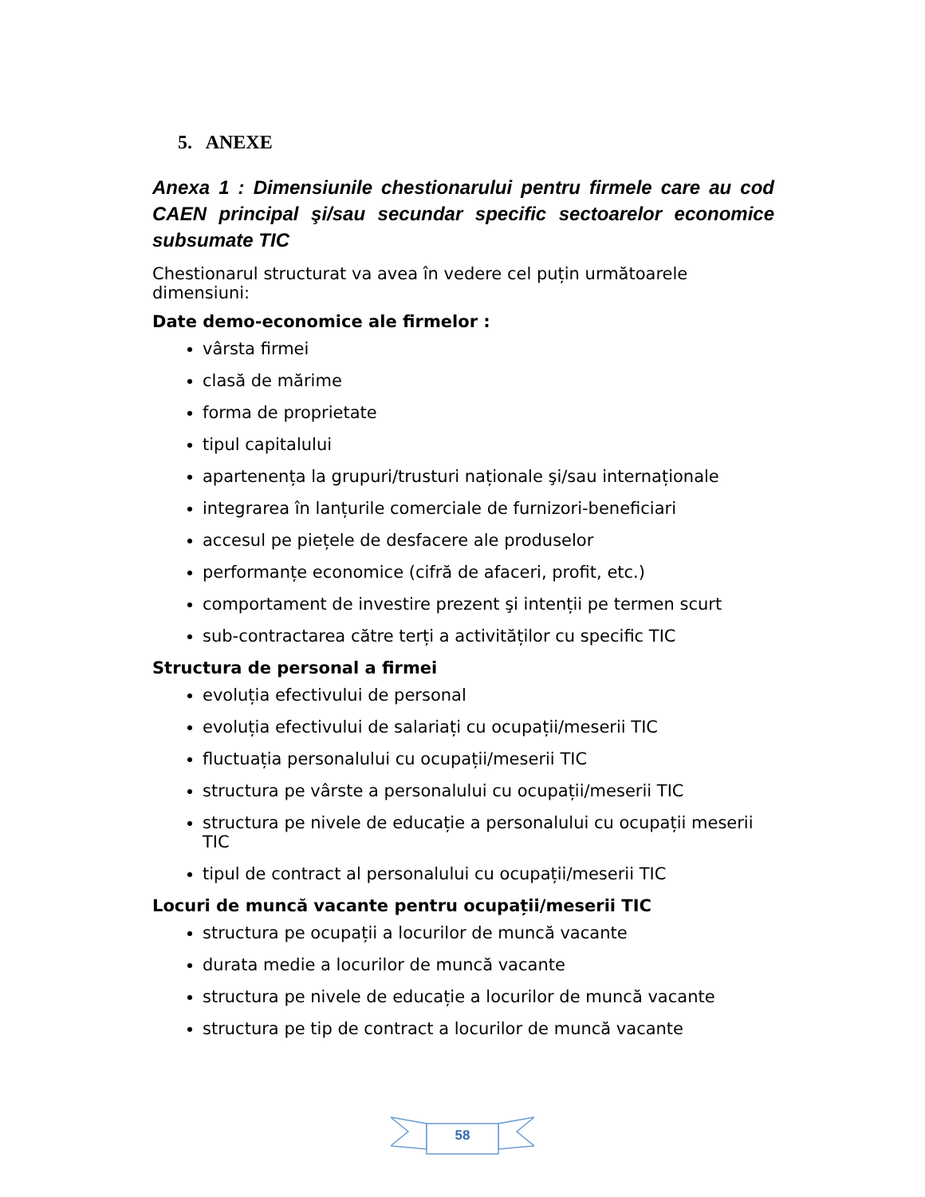5. ANEXE
Anexa 1 : Dimensiunile chestionarului pentru firmele care au cod CAEN principal şi/sau secundar specific sectoarelor economice subsumate TIC
Chestionarul structurat va avea în vedere cel puțin următoarele dimensiuni:
Date demo-economice ale firmelor :
vârsta firmei
clasă de mărime
forma de proprietate
tipul capitalului
apartenența la grupuri/trusturi naționale şi/sau internaționale
integrarea în lanțurile comerciale de furnizori-beneficiari
accesul pe piețele de desfacere ale produselor
performanțe economice (cifră de afaceri, profit, etc.)
comportament de investire prezent şi intenții pe termen scurt
sub-contractarea către terți a activităților cu specific TIC
Structura de personal a firmei
evoluția efectivului de personal
evoluția efectivului de salariați cu ocupații/meserii TIC
fluctuația personalului cu ocupații/meserii TIC
structura pe vârste a personalului cu ocupații/meserii TIC
structura pe nivele de educație a personalului cu ocupații meserii TIC
tipul de contract al personalului cu ocupații/meserii TIC
Locuri de muncă vacante pentru ocupații/meserii TIC
structura pe ocupații a locurilor de muncă vacante
durata medie a locurilor de muncă vacante
structura pe nivele de educație a locurilor de muncă vacante
structura pe tip de contract a locurilor de muncă vacante
58